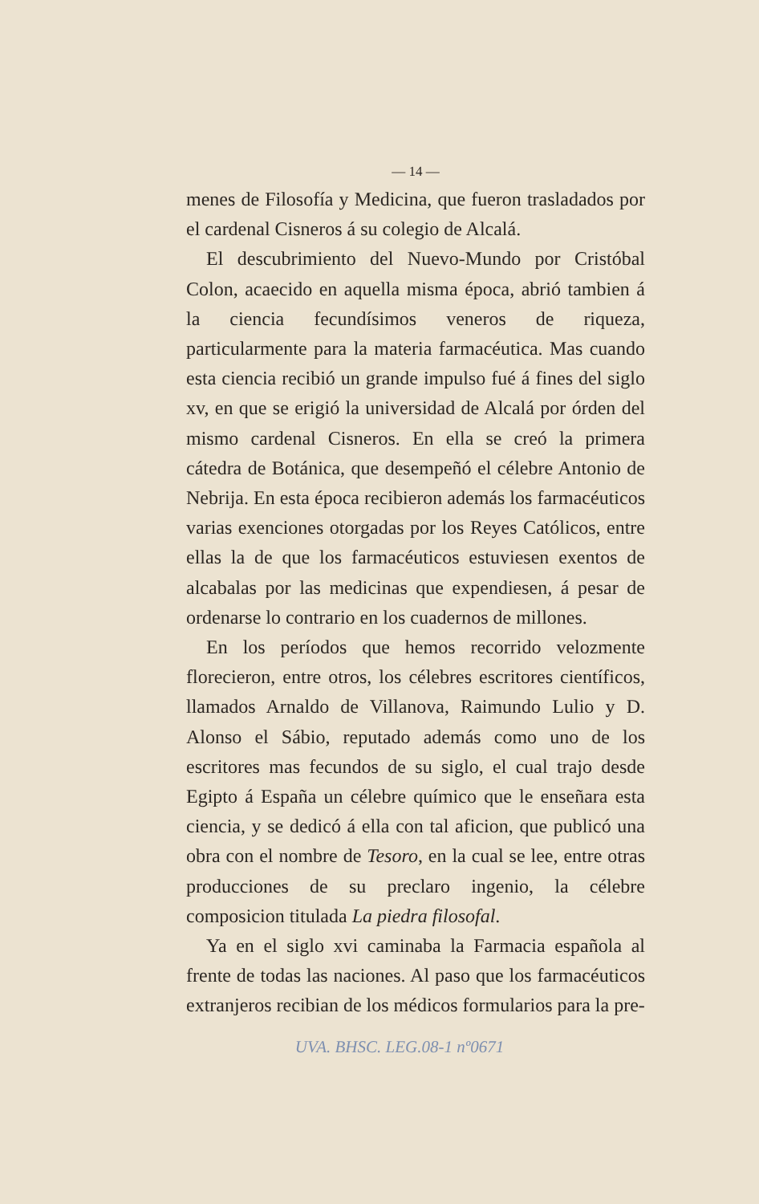— 14 —
menes de Filosofía y Medicina, que fueron trasladados por el cardenal Cisneros á su colegio de Alcalá.
El descubrimiento del Nuevo-Mundo por Cristóbal Colon, acaecido en aquella misma época, abrió tambien á la ciencia fecundísimos veneros de riqueza, particularmente para la materia farmacéutica. Mas cuando esta ciencia recibió un grande impulso fué á fines del siglo xv, en que se erigió la universidad de Alcalá por órden del mismo cardenal Cisneros. En ella se creó la primera cátedra de Botánica, que desempeñó el célebre Antonio de Nebrija. En esta época recibieron además los farmacéuticos varias exenciones otorgadas por los Reyes Católicos, entre ellas la de que los farmacéuticos estuviesen exentos de alcabalas por las medicinas que expendiesen, á pesar de ordenarse lo contrario en los cuadernos de millones.
En los períodos que hemos recorrido velozmente florecieron, entre otros, los célebres escritores científicos, llamados Arnaldo de Villanova, Raimundo Lulio y D. Alonso el Sábio, reputado además como uno de los escritores mas fecundos de su siglo, el cual trajo desde Egipto á España un célebre químico que le enseñara esta ciencia, y se dedicó á ella con tal aficion, que publicó una obra con el nombre de Tesoro, en la cual se lee, entre otras producciones de su preclaro ingenio, la célebre composicion titulada La piedra filosofal.
Ya en el siglo xvi caminaba la Farmacia española al frente de todas las naciones. Al paso que los farmacéuticos extranjeros recibian de los médicos formularios para la pre-
UVA. BHSC. LEG.08-1 nº0671